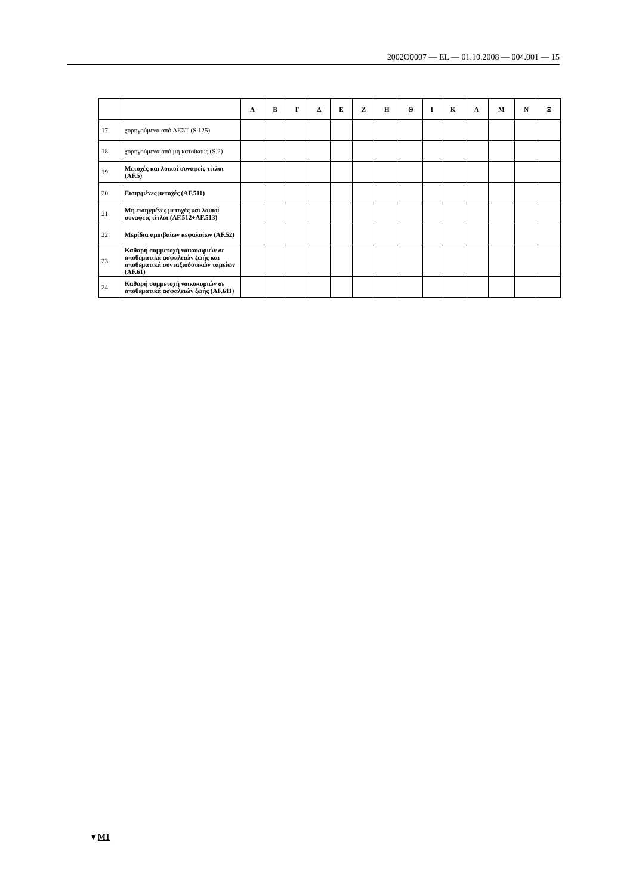2002O0007 — EL — 01.10.2008 — 004.001 — 15
▼M1
| | | Α | Β | Γ | Δ | Ε | Ζ | Η | Θ | Ι | Κ | Λ | Μ | Ν | Ξ |
| --- | --- | --- | --- | --- | --- | --- | --- | --- | --- | --- | --- | --- | --- | --- | --- |
| 17 | χορηγούμενα από ΑΕΣΤ (S.125) | | | | | | | | | | | | | | |
| 18 | χορηγούμενα από μη κατοίκους (S.2) | | | | | | | | | | | | | | |
| 19 | Μετοχές και λοιποί συναφείς τίτλοι (AF.5) | | | | | | | | | | | | | | |
| 20 | Εισηγμένες μετοχές (AF.511) | | | | | | | | | | | | | | |
| 21 | Μη εισηγμένες μετοχές και λοιποί συναφείς τίτλοι (AF.512+AF.513) | | | | | | | | | | | | | | |
| 22 | Μερίδια αμοιβαίων κεφαλαίων (AF.52) | | | | | | | | | | | | | | |
| 23 | Καθαρή συμμετοχή νοικοκυριών σε αποθεματικά ασφαλειών ζωής και αποθεματικά συνταξιοδοτικών ταμείων (AF.61) | | | | | | | | | | | | | | |
| 24 | Καθαρή συμμετοχή νοικοκυριών σε αποθεματικά ασφαλειών ζωής (AF.611) | | | | | | | | | | | | | | |